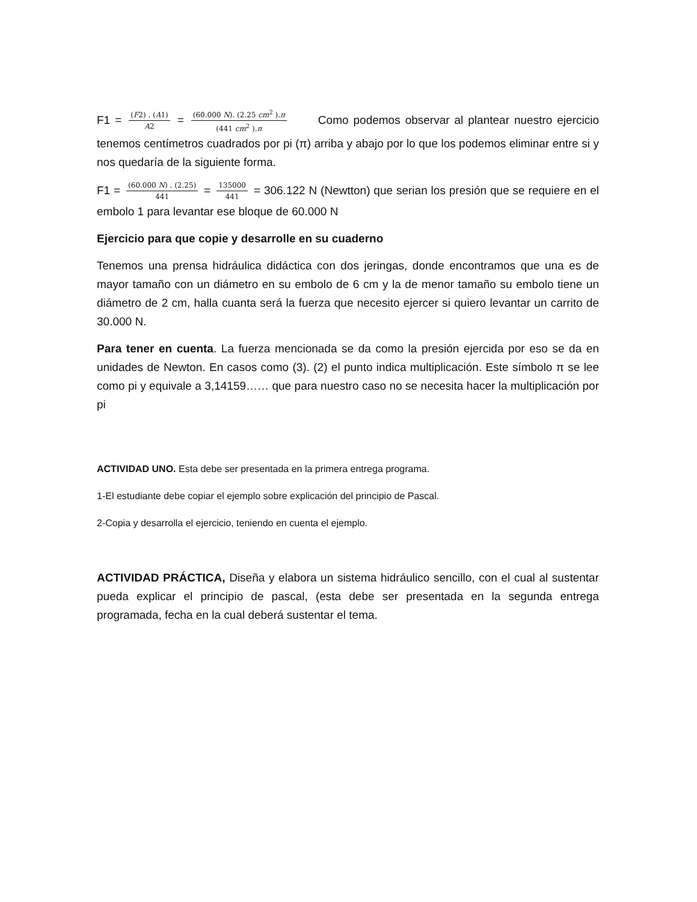F1 = (F2) . (A1) A2 = (60.000 N). (2.25 cm<sup>2</sup> ).π (441 cm<sup>2</sup> ).π Como podemos observar al plantear nuestro ejercicio tenemos centímetros cuadrados por pi (π) arriba y abajo por lo que los podemos eliminar entre si y nos quedaría de la siguiente forma.
F1 = (60.000 N) . (2.25) 441 = 135000 441 = 306.122 N (Newtton) que serian los presión que se requiere en el embolo 1 para levantar ese bloque de 60.000 N
Ejercicio para que copie y desarrolle en su cuaderno
Tenemos una prensa hidráulica didáctica con dos jeringas, donde encontramos que una es de mayor tamaño con un diámetro en su embolo de 6 cm y la de menor tamaño su embolo tiene un diámetro de 2 cm, halla cuanta será la fuerza que necesito ejercer si quiero levantar un carrito de 30.000 N.
Para tener en cuenta. La fuerza mencionada se da como la presión ejercida por eso se da en unidades de Newton. En casos como (3). (2) el punto indica multiplicación. Este símbolo π se lee como pi y equivale a 3,14159…… que para nuestro caso no se necesita hacer la multiplicación por pi
ACTIVIDAD UNO. Esta debe ser presentada en la primera entrega programa.
1-El estudiante debe copiar el ejemplo sobre explicación del principio de Pascal.
2-Copia y desarrolla el ejercicio, teniendo en cuenta el ejemplo.
ACTIVIDAD PRÁCTICA, Diseña y elabora un sistema hidráulico sencillo, con el cual al sustentar pueda explicar el principio de pascal, (esta debe ser presentada en la segunda entrega programada, fecha en la cual deberá sustentar el tema.